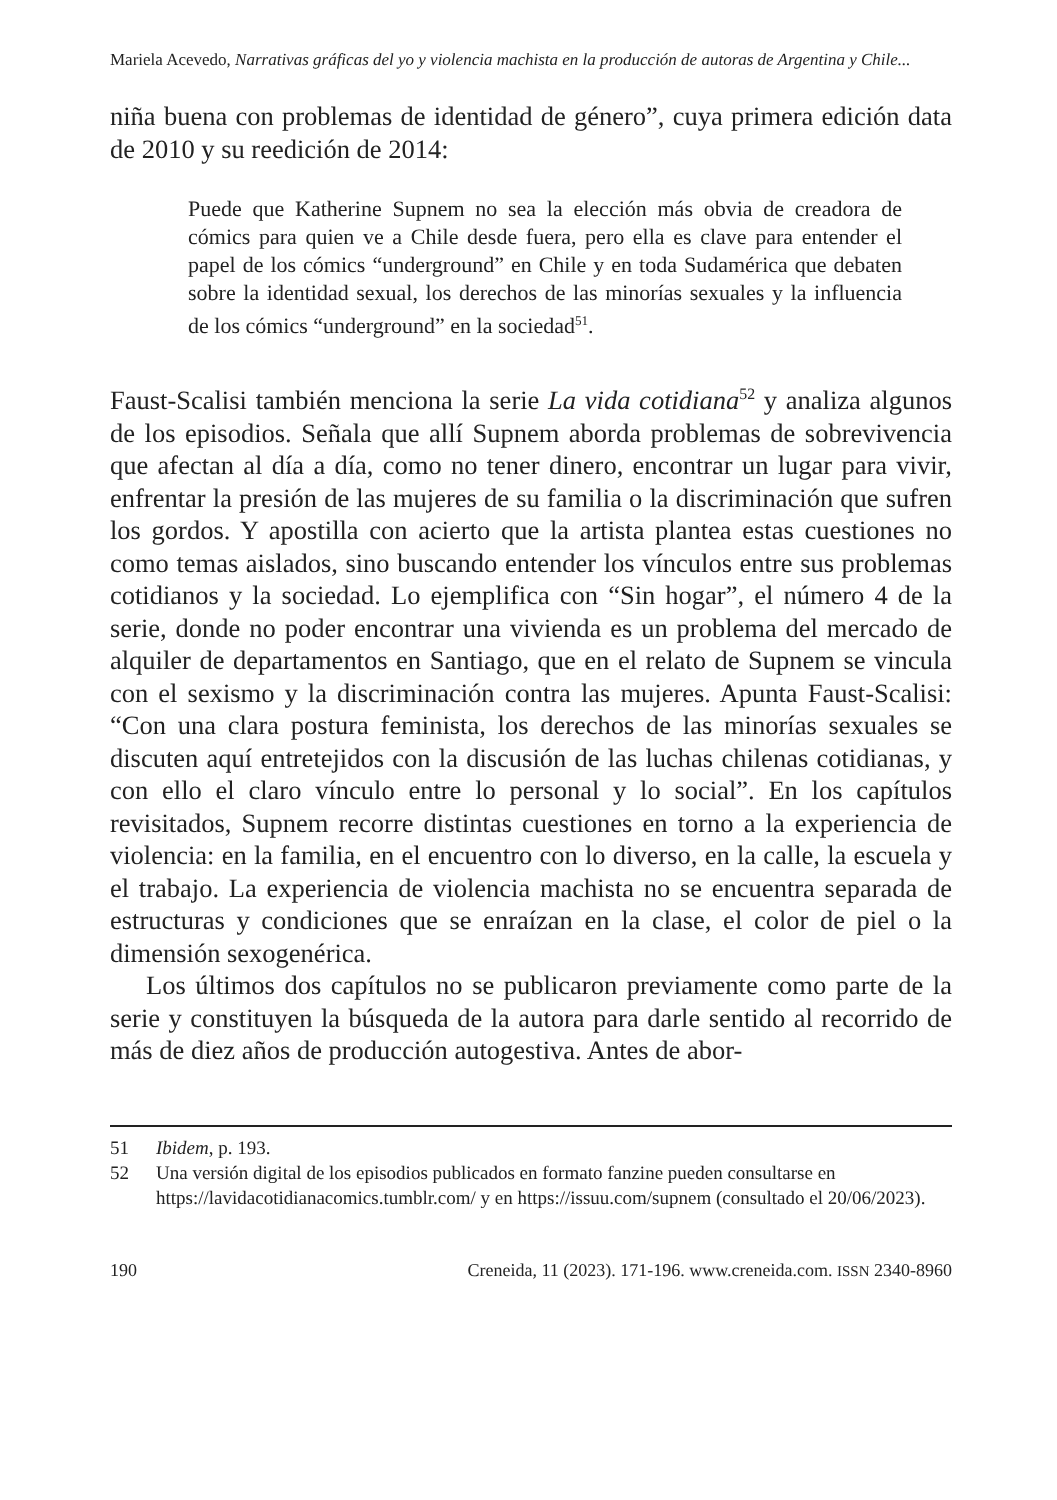Mariela Acevedo, Narrativas gráficas del yo y violencia machista en la producción de autoras de Argentina y Chile...
niña buena con problemas de identidad de género”, cuya primera edición data de 2010 y su reedición de 2014:
Puede que Katherine Supnem no sea la elección más obvia de creadora de cómics para quien ve a Chile desde fuera, pero ella es clave para entender el papel de los cómics “underground” en Chile y en toda Sudamérica que debaten sobre la identidad sexual, los derechos de las minorías sexuales y la influencia de los cómics “underground” en la sociedad<sup>51</sup>.
Faust-Scalisi también menciona la serie La vida cotidiana<sup>52</sup> y analiza algunos de los episodios. Señala que allí Supnem aborda problemas de sobrevivencia que afectan al día a día, como no tener dinero, encontrar un lugar para vivir, enfrentar la presión de las mujeres de su familia o la discriminación que sufren los gordos. Y apostilla con acierto que la artista plantea estas cuestiones no como temas aislados, sino buscando entender los vínculos entre sus problemas cotidianos y la sociedad. Lo ejemplifica con “Sin hogar”, el número 4 de la serie, donde no poder encontrar una vivienda es un problema del mercado de alquiler de departamentos en Santiago, que en el relato de Supnem se vincula con el sexismo y la discriminación contra las mujeres. Apunta Faust-Scalisi: “Con una clara postura feminista, los derechos de las minorías sexuales se discuten aquí entretejidos con la discusión de las luchas chilenas cotidianas, y con ello el claro vínculo entre lo personal y lo social”. En los capítulos revisitados, Supnem recorre distintas cuestiones en torno a la experiencia de violencia: en la familia, en el encuentro con lo diverso, en la calle, la escuela y el trabajo. La experiencia de violencia machista no se encuentra separada de estructuras y condiciones que se enraízan en la clase, el color de piel o la dimensión sexogenérica.
Los últimos dos capítulos no se publicaron previamente como parte de la serie y constituyen la búsqueda de la autora para darle sentido al recorrido de más de diez años de producción autogestiva. Antes de abor-
51 Ibidem, p. 193.
52 Una versión digital de los episodios publicados en formato fanzine pueden consultarse en https://lavidacotidianacomics.tumblr.com/ y en https://issuu.com/supnem (consultado el 20/06/2023).
190 Creneida, 11 (2023). 171-196. www.creneida.com. ISSN 2340-8960